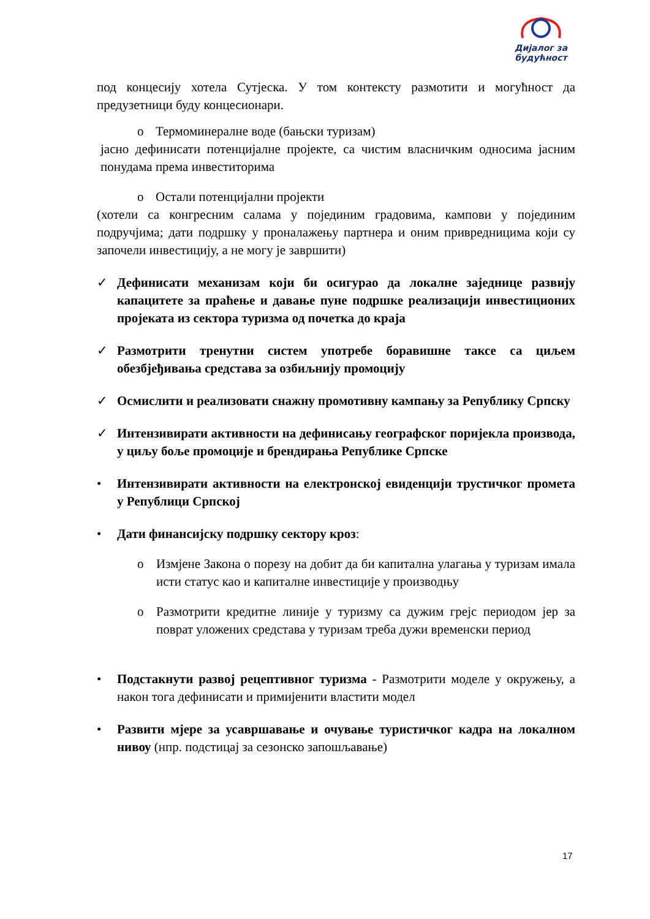Дијалог за
будућност
под концесију хотела Сутјеска. У том контексту размотити и могућност да предузетници буду концесионари.
o Термоминералне воде (бањски туризам)
јасно дефинисати потенцијалне пројекте, са чистим власничким односима јасним понудама према инвеститорима
o Остали потенцијални пројекти
(хотели са конгресним салама у појединим градовима, кампови у појединим подручјима; дати подршку у проналажењу партнера и оним привредницима који су започели инвестицију, а не могу је завршити)
✓ Дефинисати механизам који би осигурао да локалне заједнице развију капацитете за праћење и давање пуне подршке реализацији инвестиционих пројеката из сектора туризма од почетка до краја
✓ Размотрити тренутни систем употребе боравишне таксе са циљем обезбјеђивања средстава за озбиљнију промоцију
✓ Осмислити и реализовати снажну промотивну кампању за Републику Српску
✓ Интензивирати активности на дефинисању географског поријекла производа, у циљу боље промоције и брендирања Републике Српске
• Интензивирати активности на електронској евиденцији трустичког промета у Републици Српској
• Дати финансијску подршку сектору кроз:
o Измјене Закона о порезу на добит да би капитална улагања у туризам имала исти статус као и капиталне инвестиције у производњу
o Размотрити кредитне линије у туризму са дужим грејс периодом јер за поврат уложених средстава у туризам треба дужи временски период
• Подстакнути развој рецептивног туризма - Размотрити моделе у окружењу, а након тога дефинисати и примијенити властити модел
• Развити мјере за усавршавање и очување туристичког кадра на локалном нивоу (нпр. подстицај за сезонско запошљавање)
17